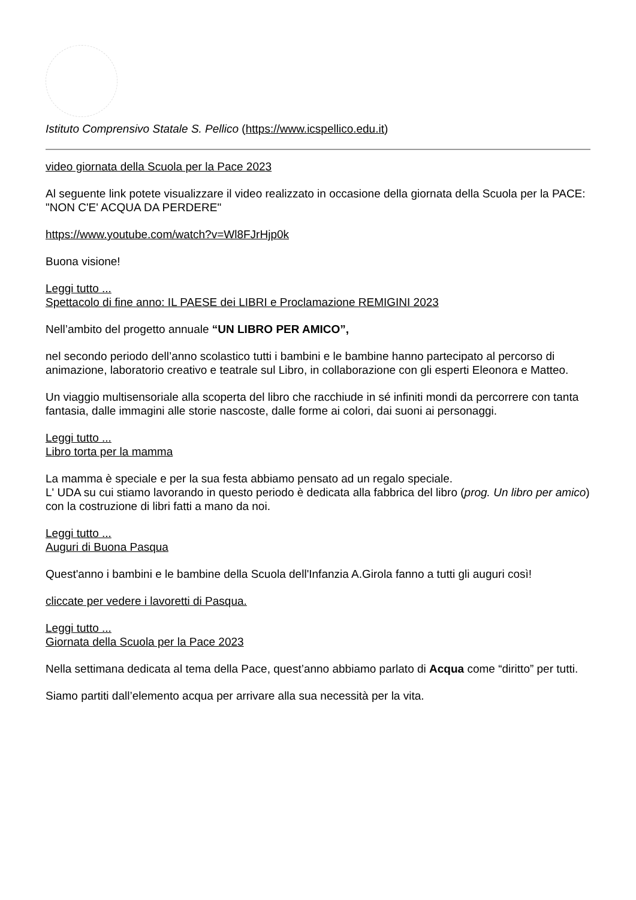Istituto Comprensivo Statale S. Pellico (https://www.icspellico.edu.it)
video giornata della Scuola per la Pace 2023
Al seguente link potete visualizzare il video realizzato in occasione della giornata della Scuola per la PACE: "NON C'E' ACQUA DA PERDERE"
https://www.youtube.com/watch?v=Wl8FJrHjp0k
Buona visione!
Leggi tutto ...
Spettacolo di fine anno: IL PAESE dei LIBRI e Proclamazione REMIGINI 2023
Nell’ambito del progetto annuale “UN LIBRO PER AMICO”,
nel secondo periodo dell’anno scolastico tutti i bambini e le bambine hanno partecipato al percorso di animazione, laboratorio creativo e teatrale sul Libro, in collaborazione con gli esperti Eleonora e Matteo.
Un viaggio multisensoriale alla scoperta del libro che racchiude in sé infiniti mondi da percorrere con tanta fantasia, dalle immagini alle storie nascoste, dalle forme ai colori, dai suoni ai personaggi.
Leggi tutto ...
Libro torta per la mamma
La mamma è speciale e per la sua festa abbiamo pensato ad un regalo speciale.
L' UDA su cui stiamo lavorando in questo periodo è dedicata alla fabbrica del libro (prog. Un libro per amico) con la costruzione di libri fatti a mano da noi.
Leggi tutto ...
Auguri di Buona Pasqua
Quest'anno i bambini e le bambine della Scuola dell'Infanzia A.Girola fanno a tutti gli auguri così!
cliccate per vedere i lavoretti di Pasqua.
Leggi tutto ...
Giornata della Scuola per la Pace 2023
Nella settimana dedicata al tema della Pace, quest’anno abbiamo parlato di Acqua come “diritto” per tutti.
Siamo partiti dall’elemento acqua per arrivare alla sua necessità per la vita.